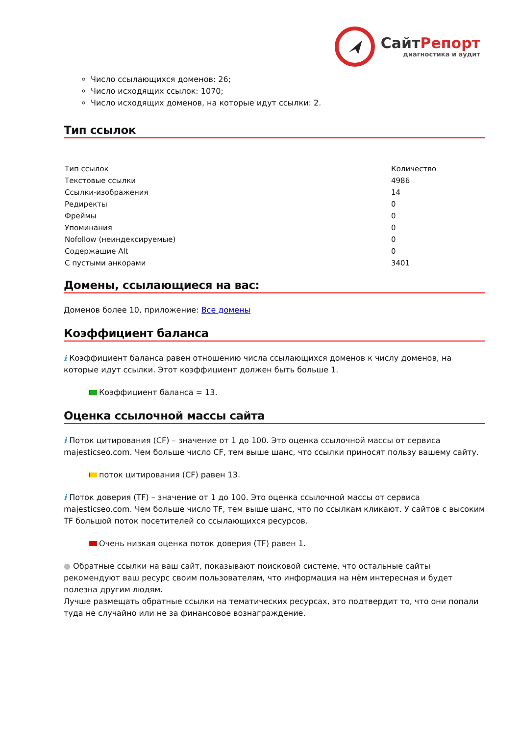СайтРепорт
диагностика и аудит
Число ссылающихся доменов: 26;
Число исходящих ссылок: 1070;
Число исходящих доменов, на которые идут ссылки: 2.
Тип ссылок
| Тип ссылок | Количество |
| --- | --- |
| Текстовые ссылки | 4986 |
| Ссылки-изображения | 14 |
| Редиректы | 0 |
| Фреймы | 0 |
| Упоминания | 0 |
| Nofollow (неиндексируемые) | 0 |
| Содержащие Alt | 0 |
| С пустыми анкорами | 3401 |
Домены, ссылающиеся на вас:
Доменов более 10, приложение: Все домены
Коэффициент баланса
i Коэффициент баланса равен отношению числа ссылающихся доменов к числу доменов, на которые идут ссылки. Этот коэффициент должен быть больше 1.
Коэффициент баланса = 13.
Оценка ссылочной массы сайта
i Поток цитирования (CF) – значение от 1 до 100. Это оценка ссылочной массы от сервиса majesticseo.com. Чем больше число CF, тем выше шанс, что ссылки приносят пользу вашему сайту.
поток цитирования (CF) равен 13.
i Поток доверия (TF) – значение от 1 до 100. Это оценка ссылочной массы от сервиса majesticseo.com. Чем больше число TF, тем выше шанс, что по ссылкам кликают. У сайтов с высоким TF большой поток посетителей со ссылающихся ресурсов.
Очень низкая оценка поток доверия (TF) равен 1.
● Обратные ссылки на ваш сайт, показывают поисковой системе, что остальные сайты рекомендуют ваш ресурс своим пользователям, что информация на нём интересная и будет полезна другим людям.
Лучше размещать обратные ссылки на тематических ресурсах, это подтвердит то, что они попали туда не случайно или не за финансовое вознаграждение.